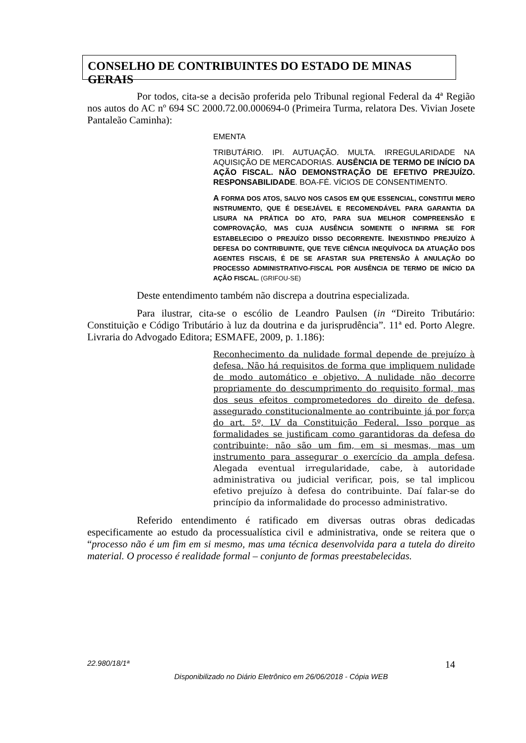CONSELHO DE CONTRIBUINTES DO ESTADO DE MINAS GERAIS
Por todos, cita-se a decisão proferida pelo Tribunal regional Federal da 4ª Região nos autos do AC nº 694 SC 2000.72.00.000694-0 (Primeira Turma, relatora Des. Vivian Josete Pantaleão Caminha):
EMENTA
TRIBUTÁRIO. IPI. AUTUAÇÃO. MULTA. IRREGULARIDADE NA AQUISIÇÃO DE MERCADORIAS. AUSÊNCIA DE TERMO DE INÍCIO DA AÇÃO FISCAL. NÃO DEMONSTRAÇÃO DE EFETIVO PREJUÍZO. RESPONSABILIDADE. BOA-FÉ. VÍCIOS DE CONSENTIMENTO.
A FORMA DOS ATOS, SALVO NOS CASOS EM QUE ESSENCIAL, CONSTITUI MERO INSTRUMENTO, QUE É DESEJÁVEL E RECOMENDÁVEL PARA GARANTIA DA LISURA NA PRÁTICA DO ATO, PARA SUA MELHOR COMPREENSÃO E COMPROVAÇÃO, MAS CUJA AUSÊNCIA SOMENTE O INFIRMA SE FOR ESTABELECIDO O PREJUÍZO DISSO DECORRENTE. INEXISTINDO PREJUÍZO À DEFESA DO CONTRIBUINTE, QUE TEVE CIÊNCIA INEQUÍVOCA DA ATUAÇÃO DOS AGENTES FISCAIS, É DE SE AFASTAR SUA PRETENSÃO À ANULAÇÃO DO PROCESSO ADMINISTRATIVO-FISCAL POR AUSÊNCIA DE TERMO DE INÍCIO DA AÇÃO FISCAL. (GRIFOU-SE)
Deste entendimento também não discrepa a doutrina especializada.
Para ilustrar, cita-se o escólio de Leandro Paulsen (in “Direito Tributário: Constituição e Código Tributário à luz da doutrina e da jurisprudência”. 11ª ed. Porto Alegre. Livraria do Advogado Editora; ESMAFE, 2009, p. 1.186):
Reconhecimento da nulidade formal depende de prejuízo à defesa. Não há requisitos de forma que impliquem nulidade de modo automático e objetivo. A nulidade não decorre propriamente do descumprimento do requisito formal, mas dos seus efeitos comprometedores do direito de defesa, assegurado constitucionalmente ao contribuinte já por força do art. 5º, LV da Constituição Federal. Isso porque as formalidades se justificam como garantidoras da defesa do contribuinte; não são um fim, em si mesmas, mas um instrumento para assegurar o exercício da ampla defesa. Alegada eventual irregularidade, cabe, à autoridade administrativa ou judicial verificar, pois, se tal implicou efetivo prejuízo à defesa do contribuinte. Daí falar-se do princípio da informalidade do processo administrativo.
Referido entendimento é ratificado em diversas outras obras dedicadas especificamente ao estudo da processualística civil e administrativa, onde se reitera que o “processo não é um fim em si mesmo, mas uma técnica desenvolvida para a tutela do direito material. O processo é realidade formal – conjunto de formas preestabelecidas.
22.980/18/1ª 14
Disponibilizado no Diário Eletrônico em 26/06/2018 - Cópia WEB